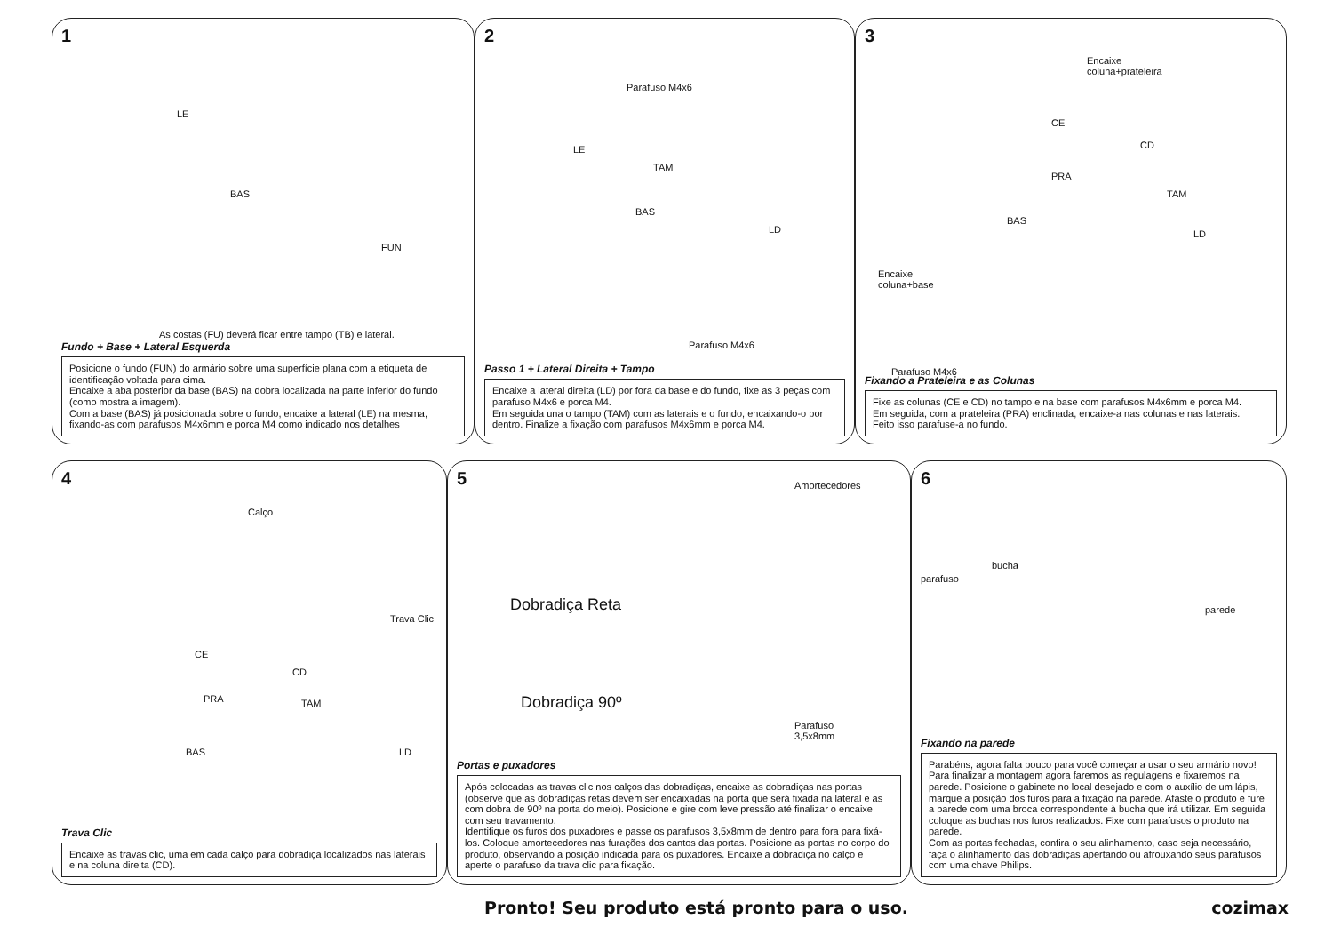1
LE
BAS
FUN
As costas (FU) deverá ficar entre tampo (TB) e lateral.
Fundo + Base + Lateral Esquerda
Posicione o fundo (FUN) do armário sobre uma superfície plana com a etiqueta de identificação voltada para cima.
Encaixe a aba posterior da base (BAS) na dobra localizada na parte inferior do fundo (como mostra a imagem).
Com a base (BAS) já posicionada sobre o fundo, encaixe a lateral (LE) na mesma, fixando-as com parafusos M4x6mm e porca M4 como indicado nos detalhes
2
Parafuso M4x6
LE
TAM
BAS
LD
Parafuso M4x6
Passo 1 + Lateral Direita + Tampo
Encaixe a lateral direita (LD) por fora da base e do fundo, fixe as 3 peças com parafuso M4x6 e porca M4.
Em seguida una o tampo (TAM) com as laterais e o fundo, encaixando-o por dentro. Finalize a fixação com parafusos M4x6mm e porca M4.
3
Encaixe
coluna+prateleira
CE
CD
PRA
TAM
BAS
LD
Encaixe
coluna+base
Parafuso M4x6
Fixando a Prateleira e as Colunas
Fixe as colunas (CE e CD) no tampo e na base com parafusos M4x6mm e porca M4.
Em seguida, com a prateleira (PRA) enclinada, encaixe-a nas colunas e nas laterais.
Feito isso parafuse-a no fundo.
4
Calço
Trava Clic
CE
CD
PRA TAM
BAS LD
Trava Clic
Encaixe as travas clic, uma em cada calço para dobradiça localizados nas laterais e na coluna direita (CD).
5
Amortecedores
Dobradiça Reta
Dobradiça 90º
Parafuso
3,5x8mm
Portas e puxadores
Após colocadas as travas clic nos calços das dobradiças, encaixe as dobradiças nas portas (observe que as dobradiças retas devem ser encaixadas na porta que será fixada na lateral e as com dobra de 90º na porta do meio). Posicione e gire com leve pressão até finalizar o encaixe com seu travamento.
Identifique os furos dos puxadores e passe os parafusos 3,5x8mm de dentro para fora para fixá-los. Coloque amortecedores nas furações dos cantos das portas. Posicione as portas no corpo do produto, observando a posição indicada para os puxadores. Encaixe a dobradiça no calço e aperte o parafuso da trava clic para fixação.
6
bucha
parafuso
parede
Fixando na parede
Parabéns, agora falta pouco para você começar a usar o seu armário novo! Para finalizar a montagem agora faremos as regulagens e fixaremos na parede. Posicione o gabinete no local desejado e com o auxílio de um lápis, marque a posição dos furos para a fixação na parede. Afaste o produto e fure a parede com uma broca correspondente à bucha que irá utilizar. Em seguida coloque as buchas nos furos realizados. Fixe com parafusos o produto na parede.
Com as portas fechadas, confira o seu alinhamento, caso seja necessário, faça o alinhamento das dobradiças apertando ou afrouxando seus parafusos com uma chave Philips.
Pronto! Seu produto está pronto para o uso. cozimax